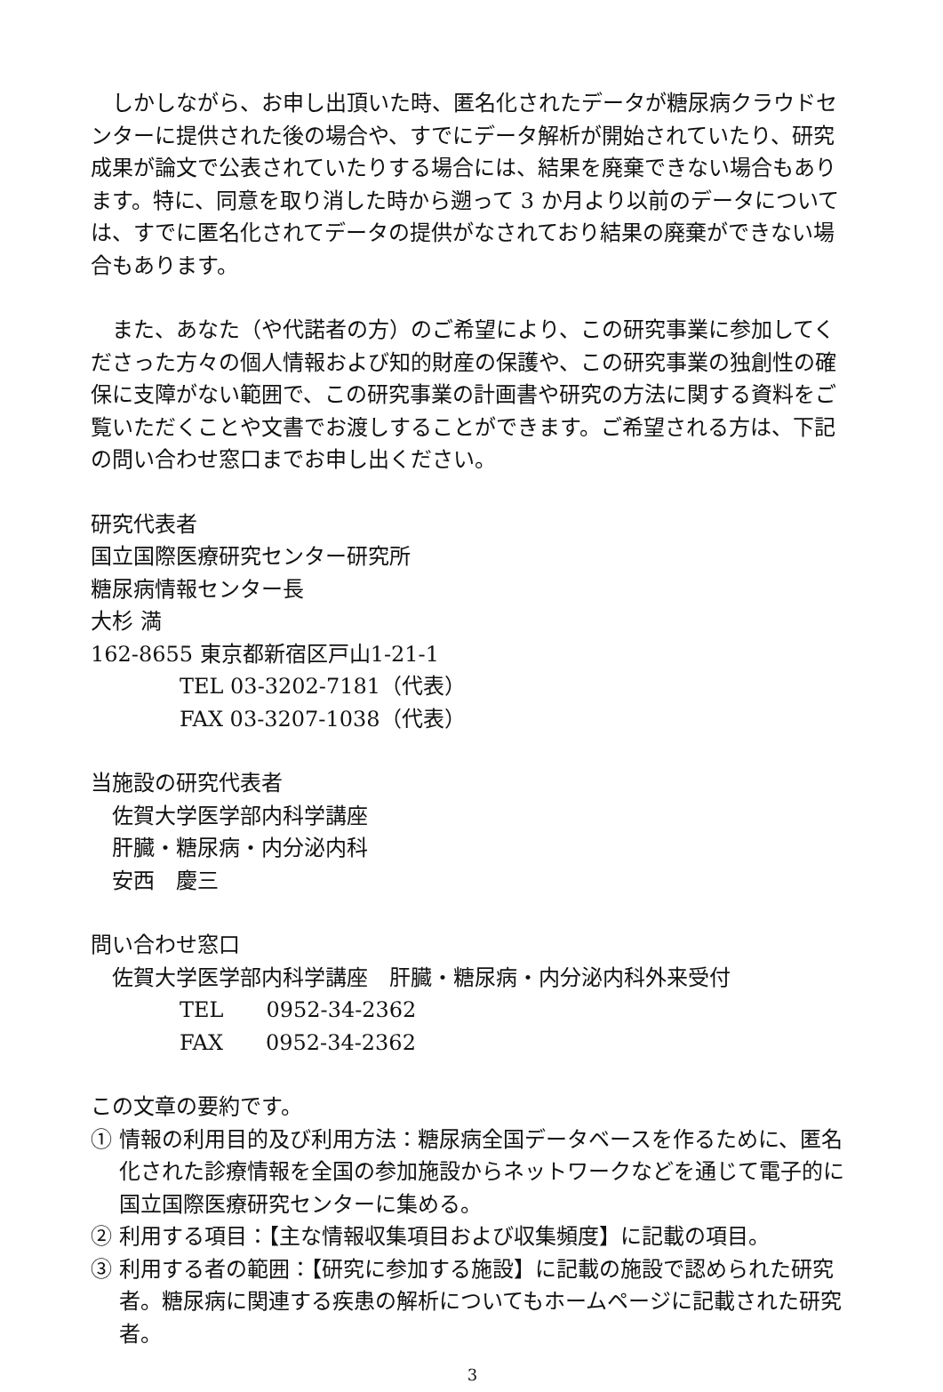しかしながら、お申し出頂いた時、匿名化されたデータが糖尿病クラウドセンターに提供された後の場合や、すでにデータ解析が開始されていたり、研究成果が論文で公表されていたりする場合には、結果を廃棄できない場合もあります。特に、同意を取り消した時から遡って 3 か月より以前のデータについては、すでに匿名化されてデータの提供がなされており結果の廃棄ができない場合もあります。
　また、あなた（や代諾者の方）のご希望により、この研究事業に参加してくださった方々の個人情報および知的財産の保護や、この研究事業の独創性の確保に支障がない範囲で、この研究事業の計画書や研究の方法に関する資料をご覧いただくことや文書でお渡しすることができます。ご希望される方は、下記の問い合わせ窓口までお申し出ください。
研究代表者
国立国際医療研究センター研究所
糖尿病情報センター長
大杉 満
162-8655 東京都新宿区戸山1-21-1
TEL 03-3202-7181（代表）
FAX 03-3207-1038（代表）
当施設の研究代表者
佐賀大学医学部内科学講座
肝臓・糖尿病・内分泌内科
安西　慶三
問い合わせ窓口
佐賀大学医学部内科学講座　肝臓・糖尿病・内分泌内科外来受付
TEL　　0952-34-2362
FAX　　0952-34-2362
この文章の要約です。
① 情報の利用目的及び利用方法：糖尿病全国データベースを作るために、匿名化された診療情報を全国の参加施設からネットワークなどを通じて電子的に国立国際医療研究センターに集める。
② 利用する項目：【主な情報収集項目および収集頻度】に記載の項目。
③ 利用する者の範囲：【研究に参加する施設】に記載の施設で認められた研究者。糖尿病に関連する疾患の解析についてもホームページに記載された研究者。
3